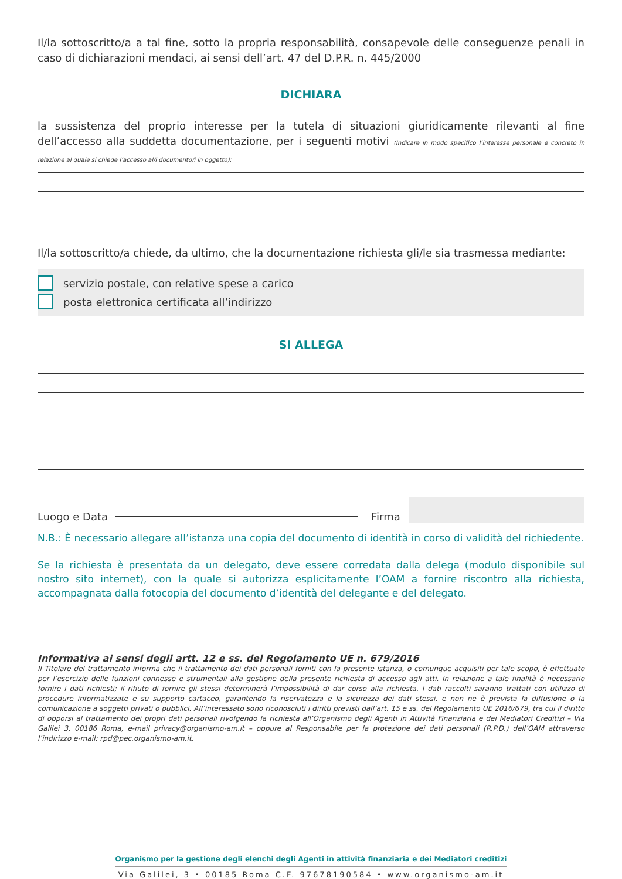Il/la sottoscritto/a a tal fine, sotto la propria responsabilità, consapevole delle conseguenze penali in caso di dichiarazioni mendaci, ai sensi dell’art. 47 del D.P.R. n. 445/2000
DICHIARA
la sussistenza del proprio interesse per la tutela di situazioni giuridicamente rilevanti al fine dell’accesso alla suddetta documentazione, per i seguenti motivi (Indicare in modo specifico l’interesse personale e concreto in relazione al quale si chiede l’accesso al/i documento/i in oggetto):
Il/la sottoscritto/a chiede, da ultimo, che la documentazione richiesta gli/le sia trasmessa mediante:
servizio postale, con relative spese a carico
posta elettronica certificata all’indirizzo
SI ALLEGA
Luogo e Data Firma
N.B.: È necessario allegare all’istanza una copia del documento di identità in corso di validità del richiedente.
Se la richiesta è presentata da un delegato, deve essere corredata dalla delega (modulo disponibile sul nostro sito internet), con la quale si autorizza esplicitamente l’OAM a fornire riscontro alla richiesta, accompagnata dalla fotocopia del documento d’identità del delegante e del delegato.
Informativa ai sensi degli artt. 12 e ss. del Regolamento UE n. 679/2016
Il Titolare del trattamento informa che il trattamento dei dati personali forniti con la presente istanza, o comunque acquisiti per tale scopo, è effettuato per l’esercizio delle funzioni connesse e strumentali alla gestione della presente richiesta di accesso agli atti. In relazione a tale finalità è necessario fornire i dati richiesti; il rifiuto di fornire gli stessi determinerà l’impossibilità di dar corso alla richiesta. I dati raccolti saranno trattati con utilizzo di procedure informatizzate e su supporto cartaceo, garantendo la riservatezza e la sicurezza dei dati stessi, e non ne è prevista la diffusione o la comunicazione a soggetti privati o pubblici. All’interessato sono riconosciuti i diritti previsti dall’art. 15 e ss. del Regolamento UE 2016/679, tra cui il diritto di opporsi al trattamento dei propri dati personali rivolgendo la richiesta all’Organismo degli Agenti in Attività Finanziaria e dei Mediatori Creditizi – Via Galilei 3, 00186 Roma, e-mail privacy@organismo-am.it – oppure al Responsabile per la protezione dei dati personali (R.P.D.) dell’OAM attraverso l’indirizzo e-mail: rpd@pec.organismo-am.it.
Organismo per la gestione degli elenchi degli Agenti in attività finanziaria e dei Mediatori creditizi
Via Galilei, 3 • 00185 Roma C.F. 97678190584 • www.organismo-am.it